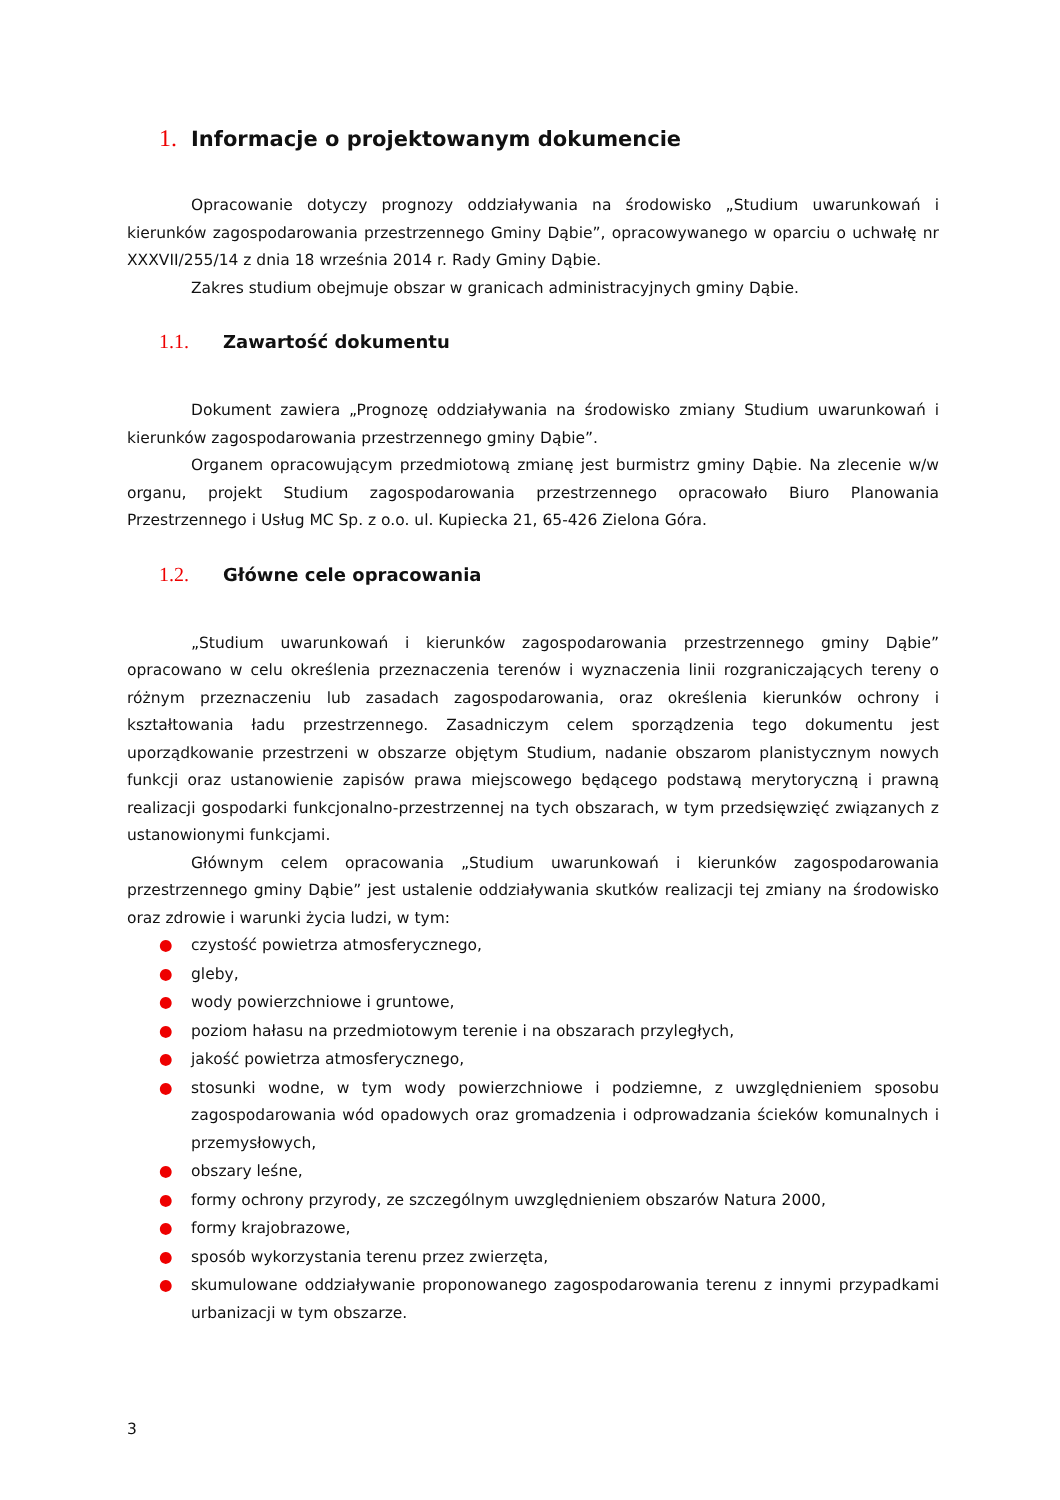1. Informacje o projektowanym dokumencie
Opracowanie dotyczy prognozy oddziaływania na środowisko „Studium uwarunkowań i kierunków zagospodarowania przestrzennego Gminy Dąbie”, opracowywanego w oparciu o uchwałę nr XXXVII/255/14 z dnia 18 września 2014 r. Rady Gminy Dąbie.
Zakres studium obejmuje obszar w granicach administracyjnych gminy Dąbie.
1.1. Zawartość dokumentu
Dokument zawiera „Prognozę oddziaływania na środowisko zmiany Studium uwarunkowań i kierunków zagospodarowania przestrzennego gminy Dąbie”.
Organem opracowującym przedmiotową zmianę jest burmistrz gminy Dąbie. Na zlecenie w/w organu, projekt Studium zagospodarowania przestrzennego opracowało Biuro Planowania Przestrzennego i Usług MC Sp. z o.o. ul. Kupiecka 21, 65-426 Zielona Góra.
1.2. Główne cele opracowania
„Studium uwarunkowań i kierunków zagospodarowania przestrzennego gminy Dąbie” opracowano w celu określenia przeznaczenia terenów i wyznaczenia linii rozgraniczających tereny o różnym przeznaczeniu lub zasadach zagospodarowania, oraz określenia kierunków ochrony i kształtowania ładu przestrzennego. Zasadniczym celem sporządzenia tego dokumentu jest uporządkowanie przestrzeni w obszarze objętym Studium, nadanie obszarom planistycznym nowych funkcji oraz ustanowienie zapisów prawa miejscowego będącego podstawą merytoryczną i prawną realizacji gospodarki funkcjonalno-przestrzennej na tych obszarach, w tym przedsięwzięć związanych z ustanowionymi funkcjami.
Głównym celem opracowania „Studium uwarunkowań i kierunków zagospodarowania przestrzennego gminy Dąbie” jest ustalenie oddziaływania skutków realizacji tej zmiany na środowisko oraz zdrowie i warunki życia ludzi, w tym:
● czystość powietrza atmosferycznego,
● gleby,
● wody powierzchniowe i gruntowe,
● poziom hałasu na przedmiotowym terenie i na obszarach przyległych,
● jakość powietrza atmosferycznego,
● stosunki wodne, w tym wody powierzchniowe i podziemne, z uwzględnieniem sposobu zagospodarowania wód opadowych oraz gromadzenia i odprowadzania ścieków komunalnych i przemysłowych,
● obszary leśne,
● formy ochrony przyrody, ze szczególnym uwzględnieniem obszarów Natura 2000,
● formy krajobrazowe,
● sposób wykorzystania terenu przez zwierzęta,
● skumulowane oddziaływanie proponowanego zagospodarowania terenu z innymi przypadkami urbanizacji w tym obszarze.
3